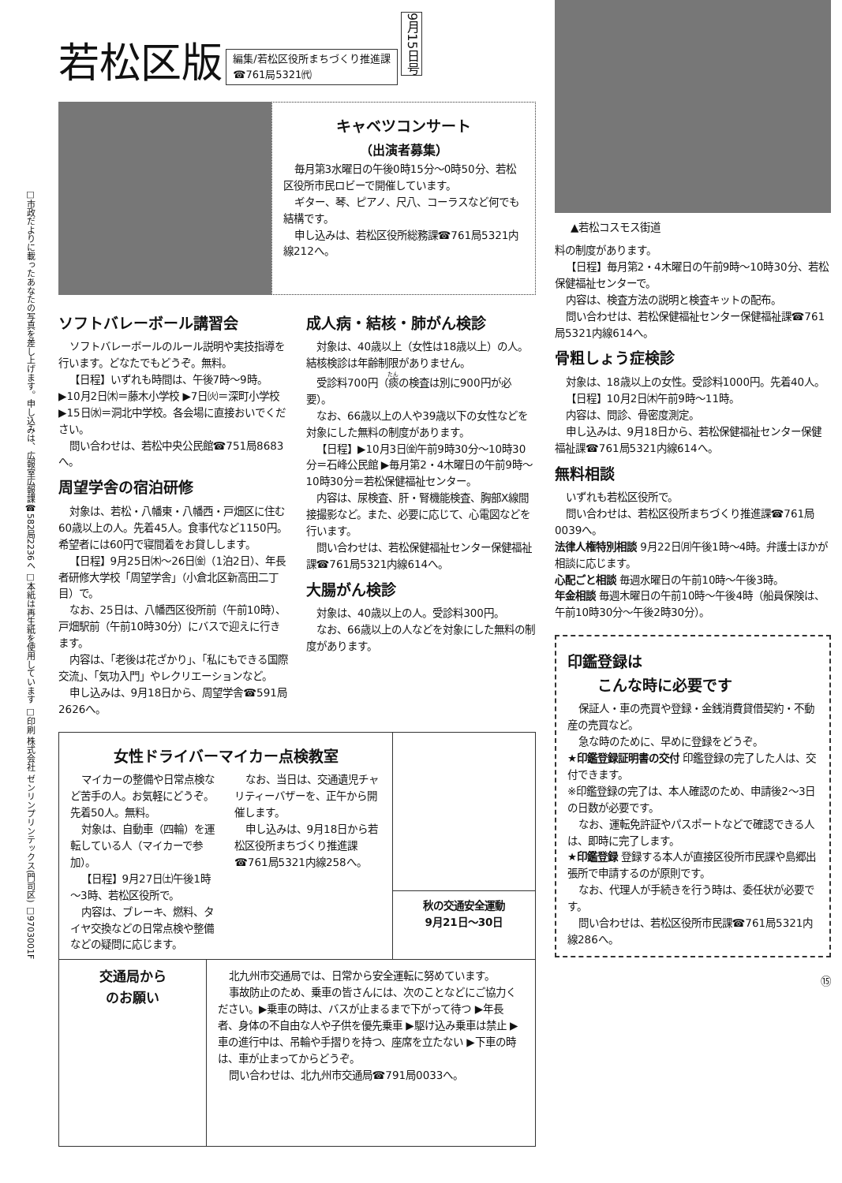□市政だよりに載ったあなたの写真を差し上げます。申し込みは、広報室広報課☎582局2236へ □本紙は再生紙を使用しています □印刷 株式会社 ゼンリンプリンテックス(門司区) □9703001F
若松区版
編集/若松区役所まちづくり推進課
☎761局5321㈹
9月15日号
キャベツコンサート
（出演者募集）
毎月第3水曜日の午後0時15分～0時50分、若松区役所市民ロビーで開催しています。
ギター、琴、ピアノ、尺八、コーラスなど何でも結構です。
申し込みは、若松区役所総務課☎761局5321内線212へ。
ソフトバレーボール講習会
ソフトバレーボールのルール説明や実技指導を行います。どなたでもどうぞ。無料。
【日程】いずれも時間は、午後7時～9時。▶10月2日㈭＝藤木小学校 ▶7日㈫＝深町小学校 ▶15日㈬＝洞北中学校。各会場に直接おいでください。
問い合わせは、若松中央公民館☎751局8683へ。
周望学舎の宿泊研修
対象は、若松・八幡東・八幡西・戸畑区に住む60歳以上の人。先着45人。食事代など1150円。希望者には60円で寝間着をお貸しします。
【日程】9月25日㈭～26日㈮（1泊2日）、年長者研修大学校「周望学舎」（小倉北区新高田二丁目）で。
なお、25日は、八幡西区役所前（午前10時）、戸畑駅前（午前10時30分）にバスで迎えに行きます。
内容は、「老後は花ざかり」、「私にもできる国際交流」、「気功入門」やレクリエーションなど。
申し込みは、9月18日から、周望学舎☎591局2626へ。
成人病・結核・肺がん検診
対象は、40歳以上（女性は18歳以上）の人。結核検診は年齢制限がありません。
受診料700円（痰の検査は別に900円が必要）。
なお、66歳以上の人や39歳以下の女性などを対象にした無料の制度があります。
【日程】▶10月3日㈮午前9時30分～10時30分＝石峰公民館 ▶毎月第2・4木曜日の午前9時～10時30分＝若松保健福祉センター。
内容は、尿検査、肝・腎機能検査、胸部X線間接撮影など。また、必要に応じて、心電図などを行います。
問い合わせは、若松保健福祉センター保健福祉課☎761局5321内線614へ。
大腸がん検診
対象は、40歳以上の人。受診料300円。
なお、66歳以上の人などを対象にした無料の制度があります。
女性ドライバーマイカー点検教室
マイカーの整備や日常点検など苦手の人。お気軽にどうぞ。先着50人。無料。
対象は、自動車（四輪）を運転している人（マイカーで参加）。
【日程】9月27日㈯午後1時～3時、若松区役所で。
内容は、ブレーキ、燃料、タイヤ交換などの日常点検や整備などの疑問に応じます。
なお、当日は、交通遺児チャリティーバザーを、正午から開催します。
申し込みは、9月18日から若松区役所まちづくり推進課☎761局5321内線258へ。
秋の交通安全運動
9月21日～30日
交通局から
のお願い
北九州市交通局では、日常から安全運転に努めています。
事故防止のため、乗車の皆さんには、次のことなどにご協力ください。▶乗車の時は、バスが止まるまで下がって待つ ▶年長者、身体の不自由な人や子供を優先乗車 ▶駆け込み乗車は禁止 ▶車の進行中は、吊輪や手摺りを持つ、座席を立たない ▶下車の時は、車が止まってからどうぞ。
問い合わせは、北九州市交通局☎791局0033へ。
▲若松コスモス街道
料の制度があります。
【日程】毎月第2・4木曜日の午前9時～10時30分、若松保健福祉センターで。
内容は、検査方法の説明と検査キットの配布。
問い合わせは、若松保健福祉センター保健福祉課☎761局5321内線614へ。
骨粗しょう症検診
対象は、18歳以上の女性。受診料1000円。先着40人。
【日程】10月2日㈭午前9時～11時。
内容は、問診、骨密度測定。
申し込みは、9月18日から、若松保健福祉センター保健福祉課☎761局5321内線614へ。
無料相談
いずれも若松区役所で。
問い合わせは、若松区役所まちづくり推進課☎761局0039へ。
法律人権特別相談 9月22日㈪午後1時～4時。弁護士ほかが相談に応じます。
心配ごと相談 毎週水曜日の午前10時～午後3時。
年金相談 毎週木曜日の午前10時～午後4時（船員保険は、午前10時30分～午後2時30分）。
印鑑登録は
　　こんな時に必要です
保証人・車の売買や登録・金銭消費貸借契約・不動産の売買など。
急な時のために、早めに登録をどうぞ。
★印鑑登録証明書の交付 印鑑登録の完了した人は、交付できます。
※印鑑登録の完了は、本人確認のため、申請後2～3日の日数が必要です。
なお、運転免許証やパスポートなどで確認できる人は、即時に完了します。
★印鑑登録 登録する本人が直接区役所市民課や島郷出張所で申請するのが原則です。
なお、代理人が手続きを行う時は、委任状が必要です。
問い合わせは、若松区役所市民課☎761局5321内線286へ。
⑮